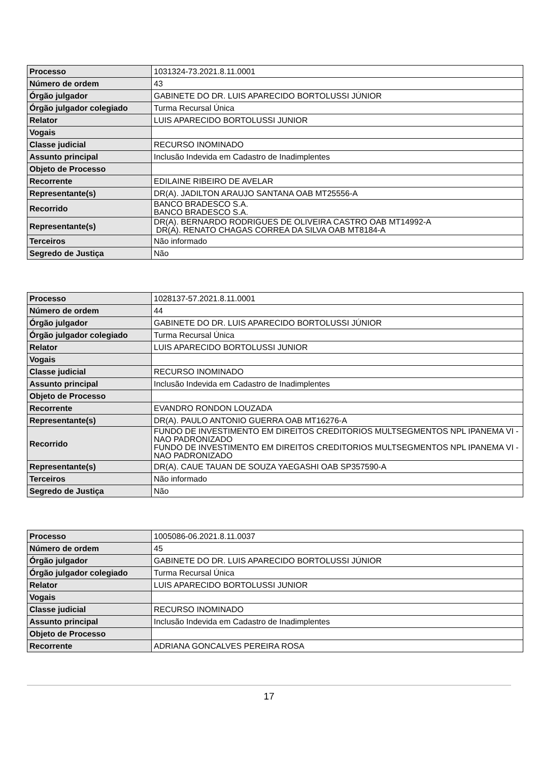| Processo | 1031324-73.2021.8.11.0001 |
| Número de ordem | 43 |
| Órgão julgador | GABINETE DO DR. LUIS APARECIDO BORTOLUSSI JÚNIOR |
| Órgão julgador colegiado | Turma Recursal Única |
| Relator | LUIS APARECIDO BORTOLUSSI JUNIOR |
| Vogais | |
| Classe judicial | RECURSO INOMINADO |
| Assunto principal | Inclusão Indevida em Cadastro de Inadimplentes |
| Objeto de Processo | |
| Recorrente | EDILAINE RIBEIRO DE AVELAR |
| Representante(s) | DR(A). JADILTON ARAUJO SANTANA OAB MT25556-A |
| Recorrido | BANCO BRADESCO S.A. BANCO BRADESCO S.A. |
| Representante(s) | DR(A). BERNARDO RODRIGUES DE OLIVEIRA CASTRO OAB MT14992-A DR(A). RENATO CHAGAS CORREA DA SILVA OAB MT8184-A |
| Terceiros | Não informado |
| Segredo de Justiça | Não |
| Processo | 1028137-57.2021.8.11.0001 |
| Número de ordem | 44 |
| Órgão julgador | GABINETE DO DR. LUIS APARECIDO BORTOLUSSI JÚNIOR |
| Órgão julgador colegiado | Turma Recursal Única |
| Relator | LUIS APARECIDO BORTOLUSSI JUNIOR |
| Vogais | |
| Classe judicial | RECURSO INOMINADO |
| Assunto principal | Inclusão Indevida em Cadastro de Inadimplentes |
| Objeto de Processo | |
| Recorrente | EVANDRO RONDON LOUZADA |
| Representante(s) | DR(A). PAULO ANTONIO GUERRA OAB MT16276-A |
| Recorrido | FUNDO DE INVESTIMENTO EM DIREITOS CREDITORIOS MULTSEGMENTOS NPL IPANEMA VI - NAO PADRONIZADO FUNDO DE INVESTIMENTO EM DIREITOS CREDITORIOS MULTSEGMENTOS NPL IPANEMA VI - NAO PADRONIZADO |
| Representante(s) | DR(A). CAUE TAUAN DE SOUZA YAEGASHI OAB SP357590-A |
| Terceiros | Não informado |
| Segredo de Justiça | Não |
| Processo | 1005086-06.2021.8.11.0037 |
| Número de ordem | 45 |
| Órgão julgador | GABINETE DO DR. LUIS APARECIDO BORTOLUSSI JÚNIOR |
| Órgão julgador colegiado | Turma Recursal Única |
| Relator | LUIS APARECIDO BORTOLUSSI JUNIOR |
| Vogais | |
| Classe judicial | RECURSO INOMINADO |
| Assunto principal | Inclusão Indevida em Cadastro de Inadimplentes |
| Objeto de Processo | |
| Recorrente | ADRIANA GONCALVES PEREIRA ROSA |
17